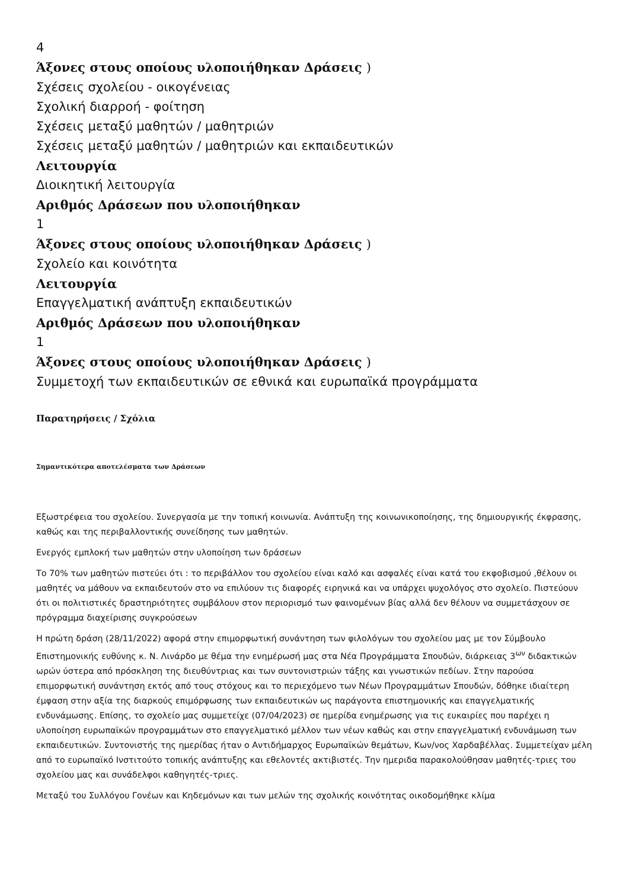4
Άξονες στους οποίους υλοποιήθηκαν Δράσεις )
Σχέσεις σχολείου - οικογένειας
Σχολική διαρροή - φοίτηση
Σχέσεις μεταξύ μαθητών / μαθητριών
Σχέσεις μεταξύ μαθητών / μαθητριών και εκπαιδευτικών
Λειτουργία
Διοικητική λειτουργία
Αριθμός Δράσεων που υλοποιήθηκαν
1
Άξονες στους οποίους υλοποιήθηκαν Δράσεις )
Σχολείο και κοινότητα
Λειτουργία
Επαγγελματική ανάπτυξη εκπαιδευτικών
Αριθμός Δράσεων που υλοποιήθηκαν
1
Άξονες στους οποίους υλοποιήθηκαν Δράσεις )
Συμμετοχή των εκπαιδευτικών σε εθνικά και ευρωπαϊκά προγράμματα
Παρατηρήσεις / Σχόλια
Σημαντικότερα αποτελέσματα των Δράσεων
Εξωστρέφεια του σχολείου. Συνεργασία με την τοπική κοινωνία. Ανάπτυξη της κοινωνικοποίησης, της δημιουργικής έκφρασης, καθώς και της περιβαλλοντικής συνείδησης των μαθητών.
Ενεργός εμπλοκή των μαθητών στην υλοποίηση των δράσεων
Το 70% των μαθητών πιστεύει ότι : το περιβάλλον του σχολείου είναι καλό και ασφαλές είναι κατά του εκφοβισμού ,θέλουν οι μαθητές να μάθουν να εκπαιδευτούν στο να επιλύουν τις διαφορές ειρηνικά και να υπάρχει ψυχολόγος στο σχολείο. Πιστεύουν ότι οι πολιτιστικές δραστηριότητες συμβάλουν στον περιορισμό των φαινομένων βίας αλλά δεν θέλουν να συμμετάσχουν σε πρόγραμμα διαχείρισης συγκρούσεων
Η πρώτη δράση (28/11/2022) αφορά στην επιμορφωτική συνάντηση των φιλολόγων του σχολείου μας με τον Σύμβουλο Επιστημονικής ευθύνης κ. Ν. Λινάρδο με θέμα την ενημέρωσή μας στα Νέα Προγράμματα Σπουδών, διάρκειας 3<sup>ων</sup> διδακτικών ωρών ύστερα από πρόσκληση της διευθύντριας και των συντονιστριών τάξης και γνωστικών πεδίων. Στην παρούσα επιμορφωτική συνάντηση εκτός από τους στόχους και το περιεχόμενο των Νέων Προγραμμάτων Σπουδών, δόθηκε ιδιαίτερη έμφαση στην αξία της διαρκούς επιμόρφωσης των εκπαιδευτικών ως παράγοντα επιστημονικής και επαγγελματικής ενδυνάμωσης. Επίσης, το σχολείο μας συμμετείχε (07/04/2023) σε ημερίδα ενημέρωσης για τις ευκαιρίες που παρέχει η υλοποίηση ευρωπαϊκών προγραμμάτων στο επαγγελματικό μέλλον των νέων καθώς και στην επαγγελματική ενδυνάμωση των εκπαιδευτικών. Συντονιστής της ημερίδας ήταν ο Αντιδήμαρχος Ευρωπαϊκών θεμάτων, Κων/νος Χαρδαβέλλας. Συμμετείχαν μέλη από το ευρωπαϊκό Ινστιτούτο τοπικής ανάπτυξης και εθελοντές ακτιβιστές. Την ημεριδα παρακολούθησαν μαθητές-τριες του σχολείου μας και συνάδελφοι καθηγητές-τριες.
Μεταξύ του Συλλόγου Γονέων και Κηδεμόνων και των μελών της σχολικής κοινότητας οικοδομήθηκε κλίμα